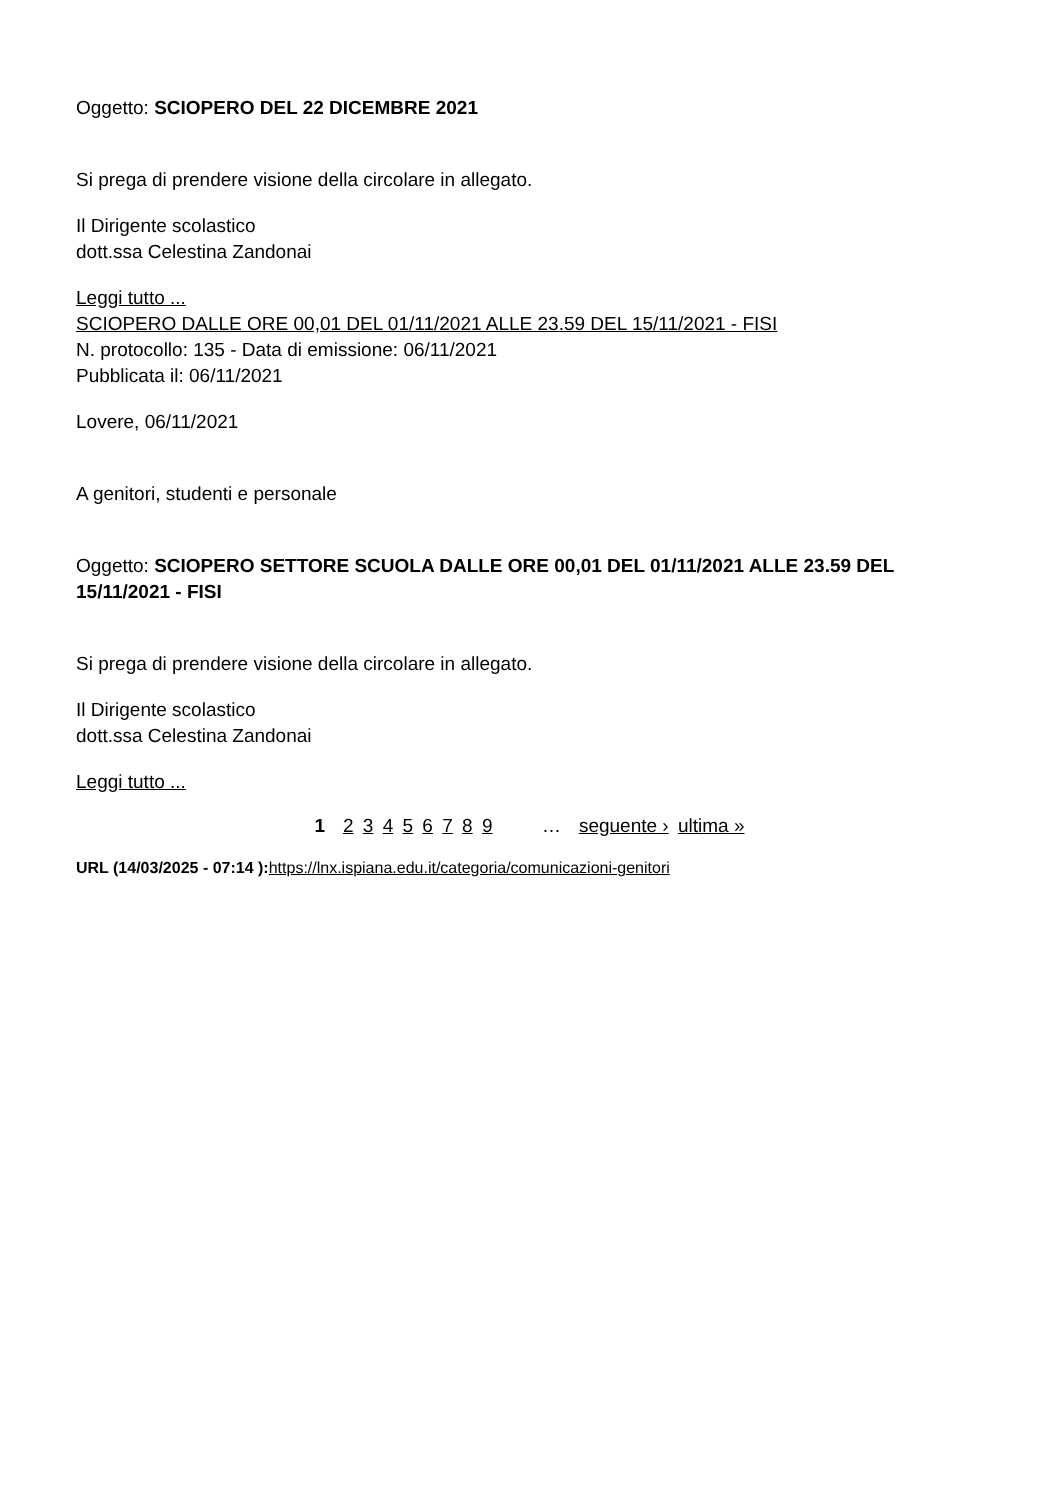Oggetto: SCIOPERO DEL 22 DICEMBRE 2021
Si prega di prendere visione della circolare in allegato.
Il Dirigente scolastico
dott.ssa Celestina Zandonai
Leggi tutto ...
SCIOPERO DALLE ORE 00,01 DEL 01/11/2021 ALLE 23.59 DEL 15/11/2021 - FISI
N. protocollo: 135 - Data di emissione: 06/11/2021
Pubblicata il: 06/11/2021
Lovere, 06/11/2021
A genitori, studenti e personale
Oggetto: SCIOPERO SETTORE SCUOLA DALLE ORE 00,01 DEL 01/11/2021 ALLE 23.59 DEL 15/11/2021 - FISI
Si prega di prendere visione della circolare in allegato.
Il Dirigente scolastico
dott.ssa Celestina Zandonai
Leggi tutto ...
1 2 3 4 5 6 7 8 9 … seguente › ultima »
URL (14/03/2025 - 07:14 ): https://lnx.ispiana.edu.it/categoria/comunicazioni-genitori